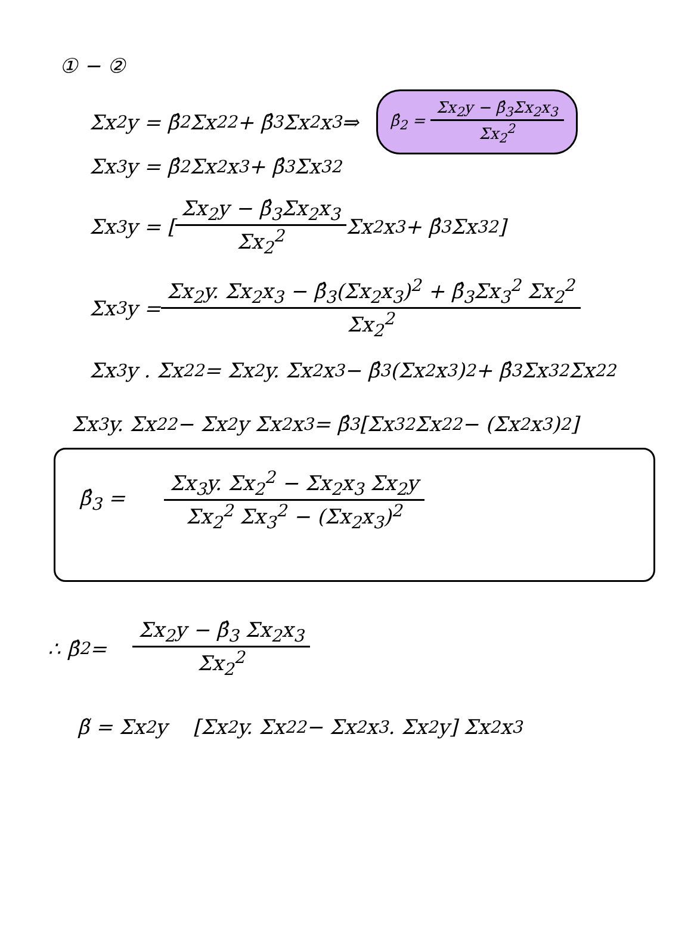① − ②
Σx<sub>2</sub>y = β̂<sub>2</sub>Σx<sub>2</sub><sup>2</sup> + β̂<sub>3</sub> Σx<sub>2</sub>x<sub>3</sub> ⇒ β̂<sub>2</sub> = Σx<sub>2</sub>y − β̂<sub>3</sub>Σx<sub>2</sub>x<sub>3</sub> Σx<sub>2</sub><sup>2</sup>
Σx<sub>3</sub>y = β̂<sub>2</sub> Σx<sub>2</sub>x<sub>3</sub> + β̂<sub>3</sub> Σx<sub>3</sub><sup>2</sup>
Σx<sub>3</sub>y = [ Σx<sub>2</sub>y − β̂<sub>3</sub>Σx<sub>2</sub>x<sub>3</sub> Σx<sub>2</sub><sup>2</sup> Σx<sub>2</sub>x<sub>3</sub> + β̂<sub>3</sub> Σx<sub>3</sub><sup>2</sup> ]
Σx<sub>3</sub>y = Σx<sub>2</sub>y. Σx<sub>2</sub>x<sub>3</sub> − β̂<sub>3</sub>(Σx<sub>2</sub>x<sub>3</sub>)<sup>2</sup> + β̂<sub>3</sub>Σx<sub>3</sub><sup>2</sup> Σx<sub>2</sub><sup>2</sup> Σx<sub>2</sub><sup>2</sup>
Σx<sub>3</sub>y . Σx<sub>2</sub><sup>2</sup> = Σx<sub>2</sub>y. Σx<sub>2</sub>x<sub>3</sub> − β̂<sub>3</sub>(Σx<sub>2</sub>x<sub>3</sub>)<sup>2</sup> + β̂<sub>3</sub>Σx<sub>3</sub><sup>2</sup> Σx<sub>2</sub><sup>2</sup>
Σx<sub>3</sub>y. Σx<sub>2</sub><sup>2</sup> − Σx<sub>2</sub>y Σx<sub>2</sub>x<sub>3</sub> = β̂<sub>3</sub>[Σx<sub>3</sub><sup>2</sup> Σx<sub>2</sub><sup>2</sup> − (Σx<sub>2</sub>x<sub>3</sub>)<sup>2</sup>]
β̂<sub>3</sub> = Σx<sub>3</sub>y. Σx<sub>2</sub><sup>2</sup> − Σx<sub>2</sub>x<sub>3</sub> Σx<sub>2</sub>y Σx<sub>2</sub><sup>2</sup> Σx<sub>3</sub><sup>2</sup> − (Σx<sub>2</sub>x<sub>3</sub>)<sup>2</sup>
∴ β̂<sub>2</sub> = Σx<sub>2</sub>y − β̂<sub>3</sub> Σx<sub>2</sub>x<sub>3</sub> Σx<sub>2</sub><sup>2</sup>
β̃ = Σx<sub>2</sub>y [Σx<sub>2</sub>y. Σx<sub>2</sub><sup>2</sup> − Σx<sub>2</sub>x<sub>3</sub> . Σx<sub>2</sub>y] Σx<sub>2</sub>x<sub>3</sub>